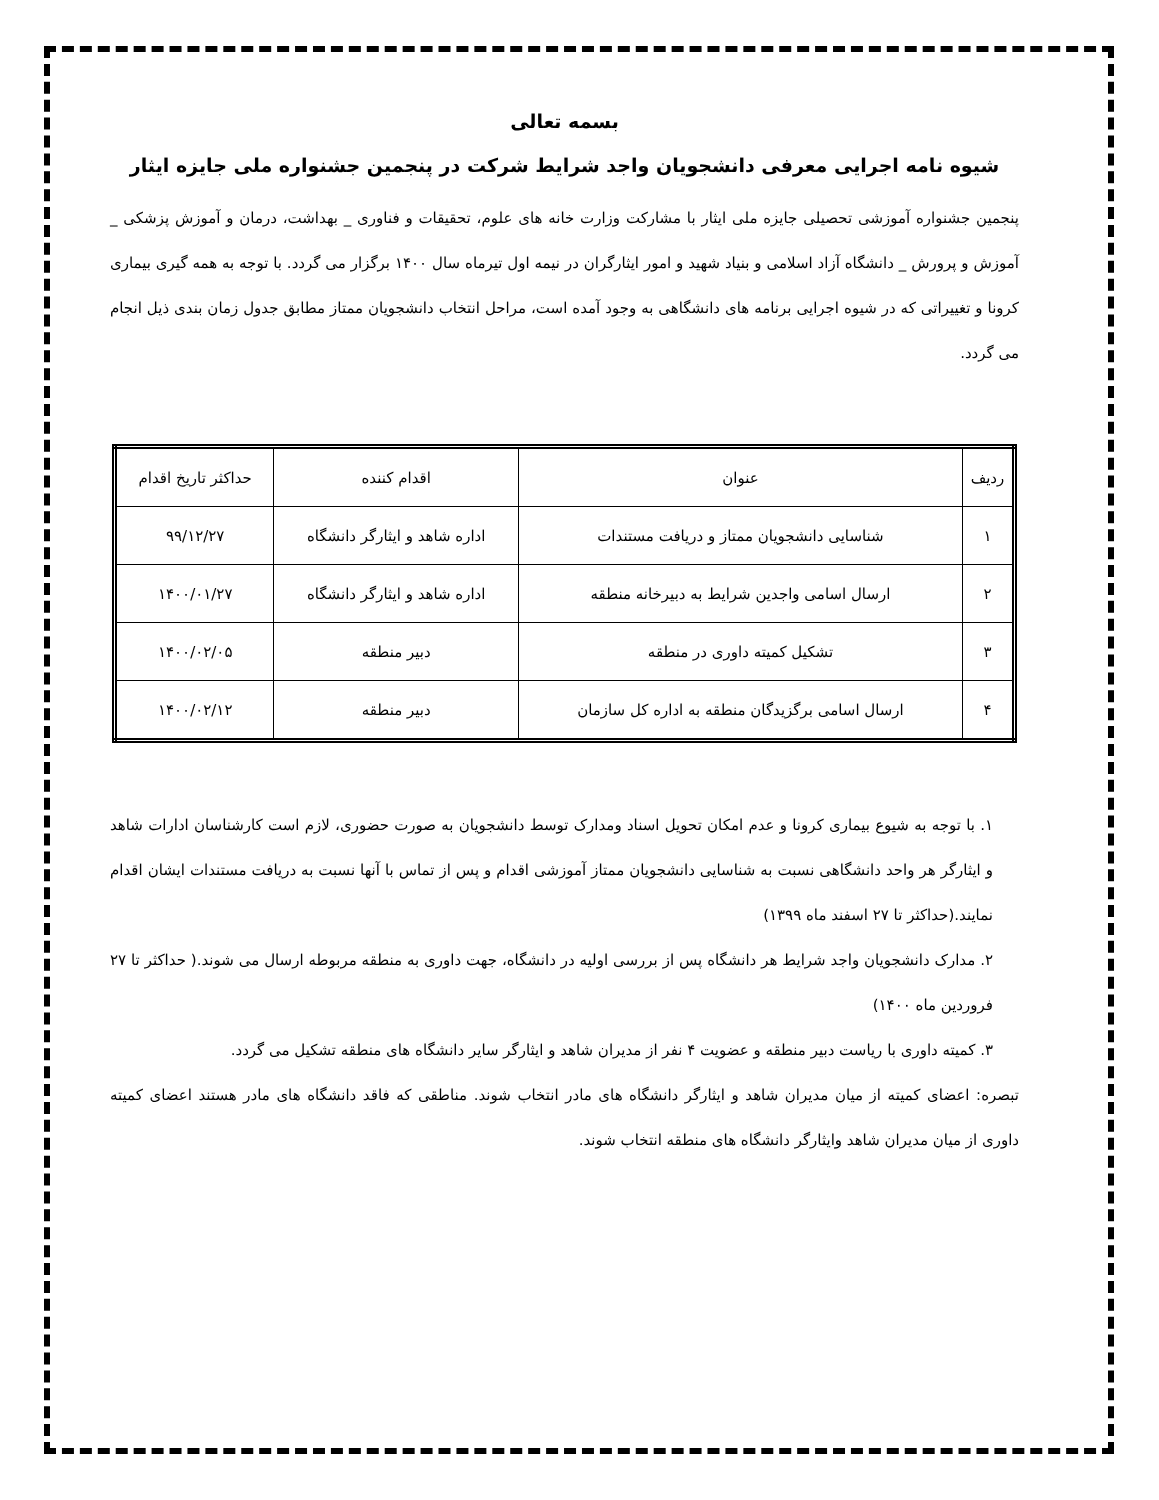بسمه تعالی
شیوه نامه اجرایی معرفی دانشجویان واجد شرایط شرکت در پنجمین جشنواره ملی جایزه ایثار
پنجمین جشنواره آموزشی تحصیلی جایزه ملی ایثار با مشارکت وزارت خانه های علوم، تحقیقات و فناوری _ بهداشت، درمان و آموزش پزشکی _ آموزش و پرورش _ دانشگاه آزاد اسلامی و بنیاد شهید و امور ایثارگران در نیمه اول تیرماه سال ۱۴۰۰ برگزار می گردد. با توجه به همه گیری بیماری کرونا و تغییراتی که در شیوه اجرایی برنامه های دانشگاهی به وجود آمده است، مراحل انتخاب دانشجویان ممتاز مطابق جدول زمان بندی ذیل انجام می گردد.
| ردیف | عنوان | اقدام کننده | حداکثر تاریخ اقدام |
| --- | --- | --- | --- |
| ۱ | شناسایی دانشجویان ممتاز و دریافت مستندات | اداره شاهد و ایثارگر دانشگاه | ۹۹/۱۲/۲۷ |
| ۲ | ارسال اسامی واجدین شرایط به دبیرخانه منطقه | اداره شاهد و ایثارگر دانشگاه | ۱۴۰۰/۰۱/۲۷ |
| ۳ | تشکیل کمیته داوری در منطقه | دبیر منطقه | ۱۴۰۰/۰۲/۰۵ |
| ۴ | ارسال اسامی برگزیدگان منطقه به اداره کل سازمان | دبیر منطقه | ۱۴۰۰/۰۲/۱۲ |
۱. با توجه به شیوع بیماری کرونا و عدم امکان تحویل اسناد ومدارک توسط دانشجویان به صورت حضوری، لازم است کارشناسان ادارات شاهد و ایثارگر هر واحد دانشگاهی نسبت به شناسایی دانشجویان ممتاز آموزشی اقدام و پس از تماس با آنها نسبت به دریافت مستندات ایشان اقدام نمایند.(حداکثر تا ۲۷ اسفند ماه ۱۳۹۹)
۲. مدارک دانشجویان واجد شرایط هر دانشگاه پس از بررسی اولیه در دانشگاه، جهت داوری به منطقه مربوطه ارسال می شوند.( حداکثر تا ۲۷ فروردین ماه ۱۴۰۰)
۳. کمیته داوری با ریاست دبیر منطقه و عضویت ۴ نفر از مدیران شاهد و ایثارگر سایر دانشگاه های منطقه تشکیل می گردد.
تبصره: اعضای کمیته از میان مدیران شاهد و ایثارگر دانشگاه های مادر انتخاب شوند. مناطقی که فاقد دانشگاه های مادر هستند اعضای کمیته داوری از میان مدیران شاهد وایثارگر دانشگاه های منطقه انتخاب شوند.